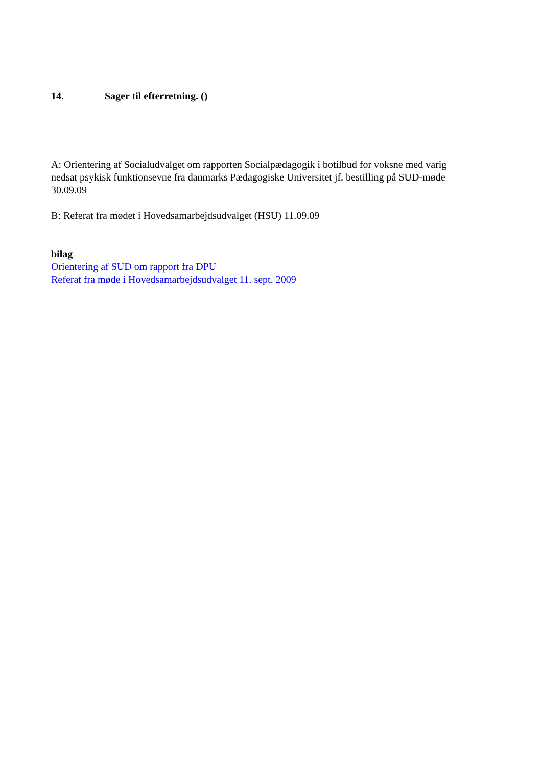14. Sager til efterretning. ()
A: Orientering af Socialudvalget om rapporten Socialpædagogik i botilbud for voksne med varig nedsat psykisk funktionsevne fra danmarks Pædagogiske Universitet jf. bestilling på SUD-møde 30.09.09
B: Referat fra mødet i Hovedsamarbejdsudvalget (HSU) 11.09.09
bilag
Orientering af SUD om rapport fra DPU
Referat fra møde i Hovedsamarbejdsudvalget 11. sept. 2009